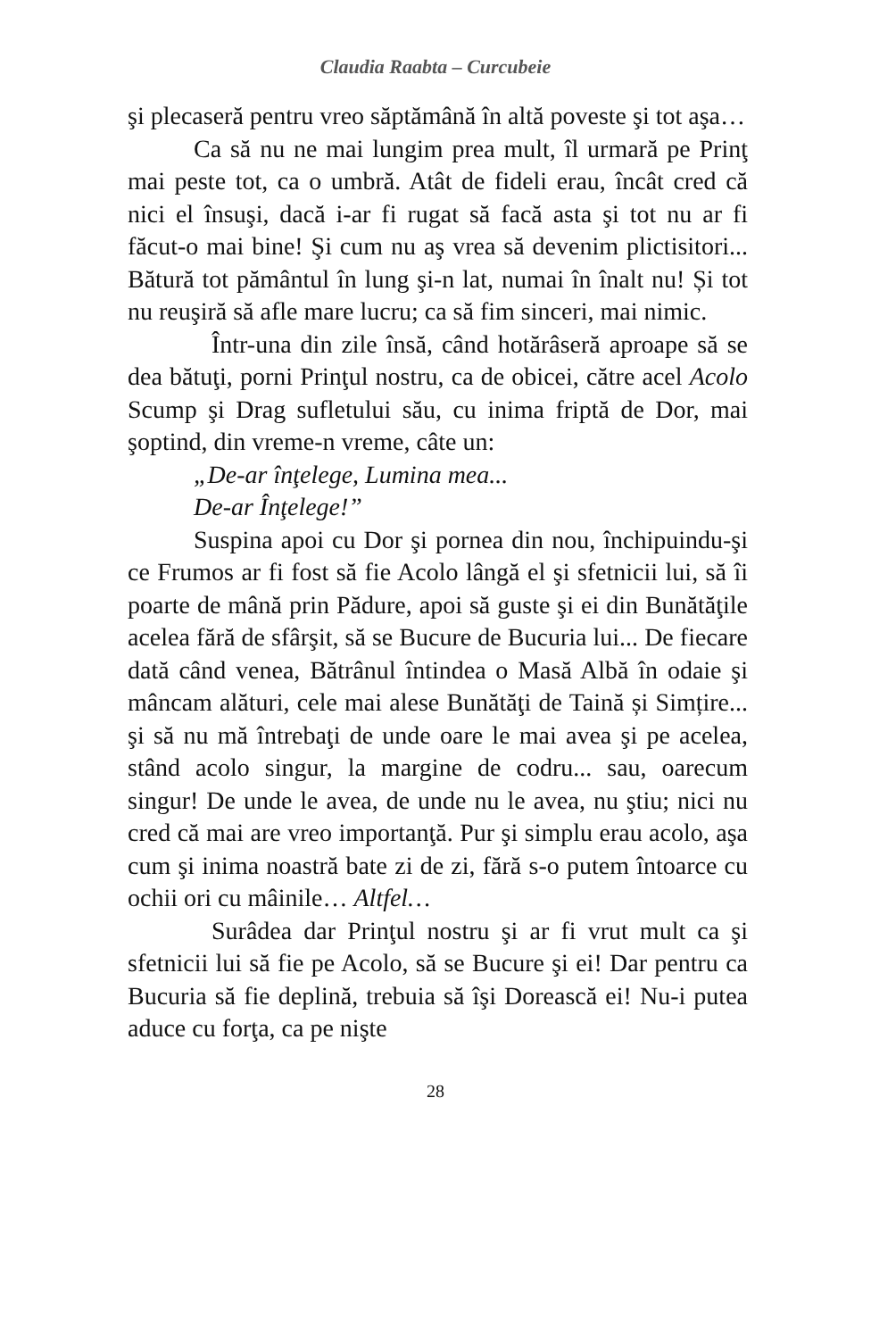Claudia Raabta – Curcubeie
şi plecaseră pentru vreo săptămână în altă poveste şi tot aşa…
Ca să nu ne mai lungim prea mult, îl urmară pe Prinţ mai peste tot, ca o umbră. Atât de fideli erau, încât cred că nici el însuşi, dacă i-ar fi rugat să facă asta şi tot nu ar fi făcut-o mai bine! Şi cum nu aş vrea să devenim plictisitori... Bătură tot pământul în lung şi-n lat, numai în înalt nu! Și tot nu reuşiră să afle mare lucru; ca să fim sinceri, mai nimic.
Într-una din zile însă, când hotărâseră aproape să se dea bătuţi, porni Prinţul nostru, ca de obicei, către acel Acolo Scump şi Drag sufletului său, cu inima friptă de Dor, mai şoptind, din vreme-n vreme, câte un:
„De-ar înţelege, Lumina mea...
De-ar Înţelege!”
Suspina apoi cu Dor şi pornea din nou, închipuindu-şi ce Frumos ar fi fost să fie Acolo lângă el şi sfetnicii lui, să îi poarte de mână prin Pădure, apoi să guste şi ei din Bunătăţile acelea fără de sfârşit, să se Bucure de Bucuria lui... De fiecare dată când venea, Bătrânul întindea o Masă Albă în odaie şi mâncam alături, cele mai alese Bunătăţi de Taină și Simțire... şi să nu mă întrebaţi de unde oare le mai avea şi pe acelea, stând acolo singur, la margine de codru... sau, oarecum singur! De unde le avea, de unde nu le avea, nu ştiu; nici nu cred că mai are vreo importanţă. Pur şi simplu erau acolo, aşa cum şi inima noastră bate zi de zi, fără s-o putem întoarce cu ochii ori cu mâinile… Altfel…
Surâdea dar Prinţul nostru şi ar fi vrut mult ca şi sfetnicii lui să fie pe Acolo, să se Bucure şi ei! Dar pentru ca Bucuria să fie deplină, trebuia să îşi Dorească ei! Nu-i putea aduce cu forţa, ca pe nişte
28